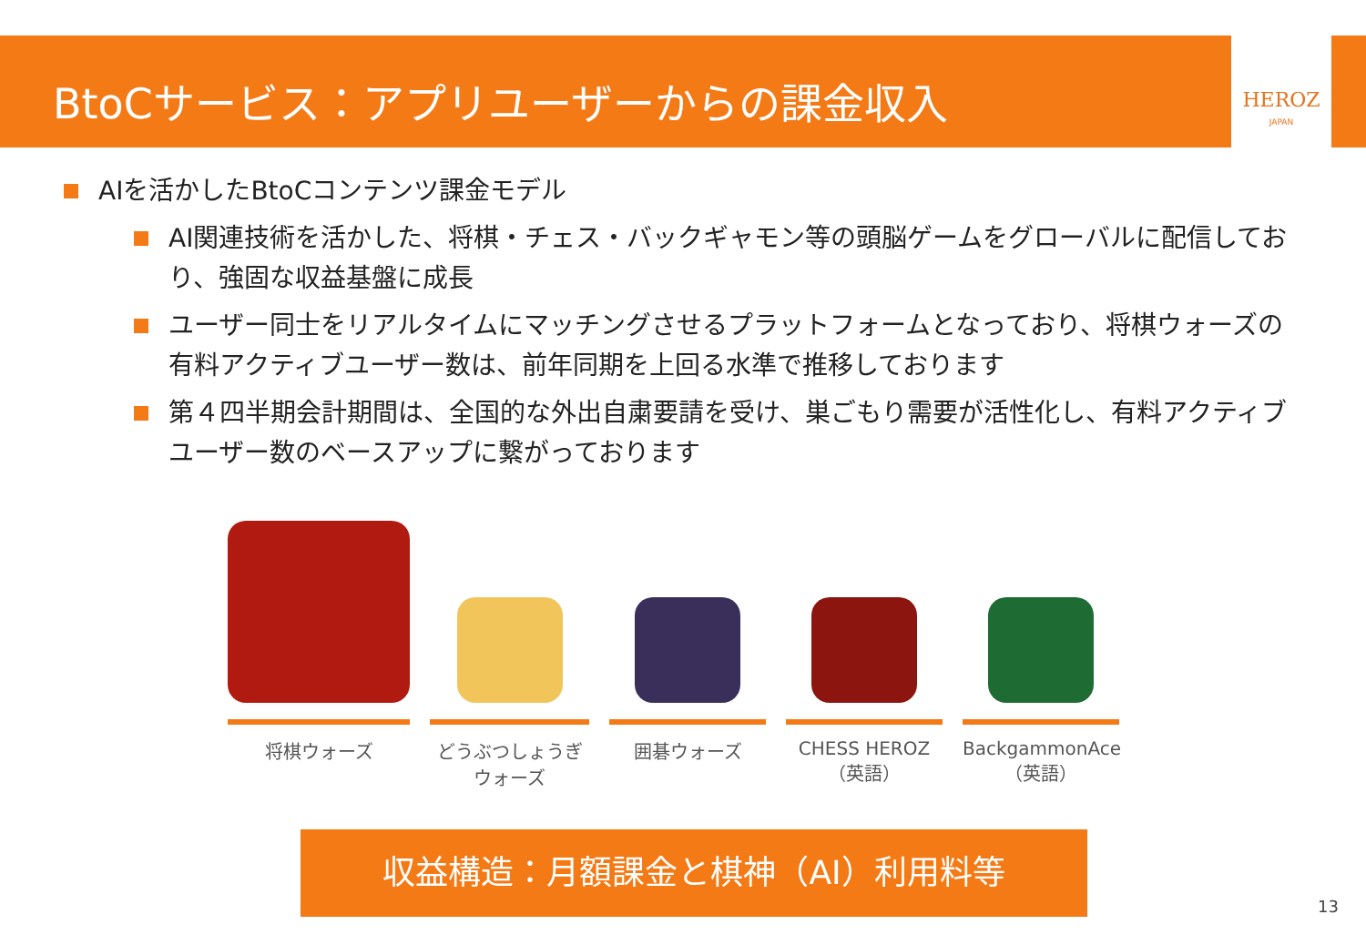BtoCサービス：アプリユーザーからの課金収入 HEROZ
JAPAN
AIを活かしたBtoCコンテンツ課金モデル
AI関連技術を活かした、将棋・チェス・バックギャモン等の頭脳ゲームをグローバルに配信しており、強固な収益基盤に成長
ユーザー同士をリアルタイムにマッチングさせるプラットフォームとなっており、将棋ウォーズの有料アクティブユーザー数は、前年同期を上回る水準で推移しております
第４四半期会計期間は、全国的な外出自粛要請を受け、巣ごもり需要が活性化し、有料アクティブユーザー数のベースアップに繋がっております
将棋ウォーズ
どうぶつしょうぎ
ウォーズ
囲碁ウォーズ
CHESS HEROZ
（英語）
BackgammonAce
（英語）
収益構造：月額課金と棋神（AI）利用料等
13